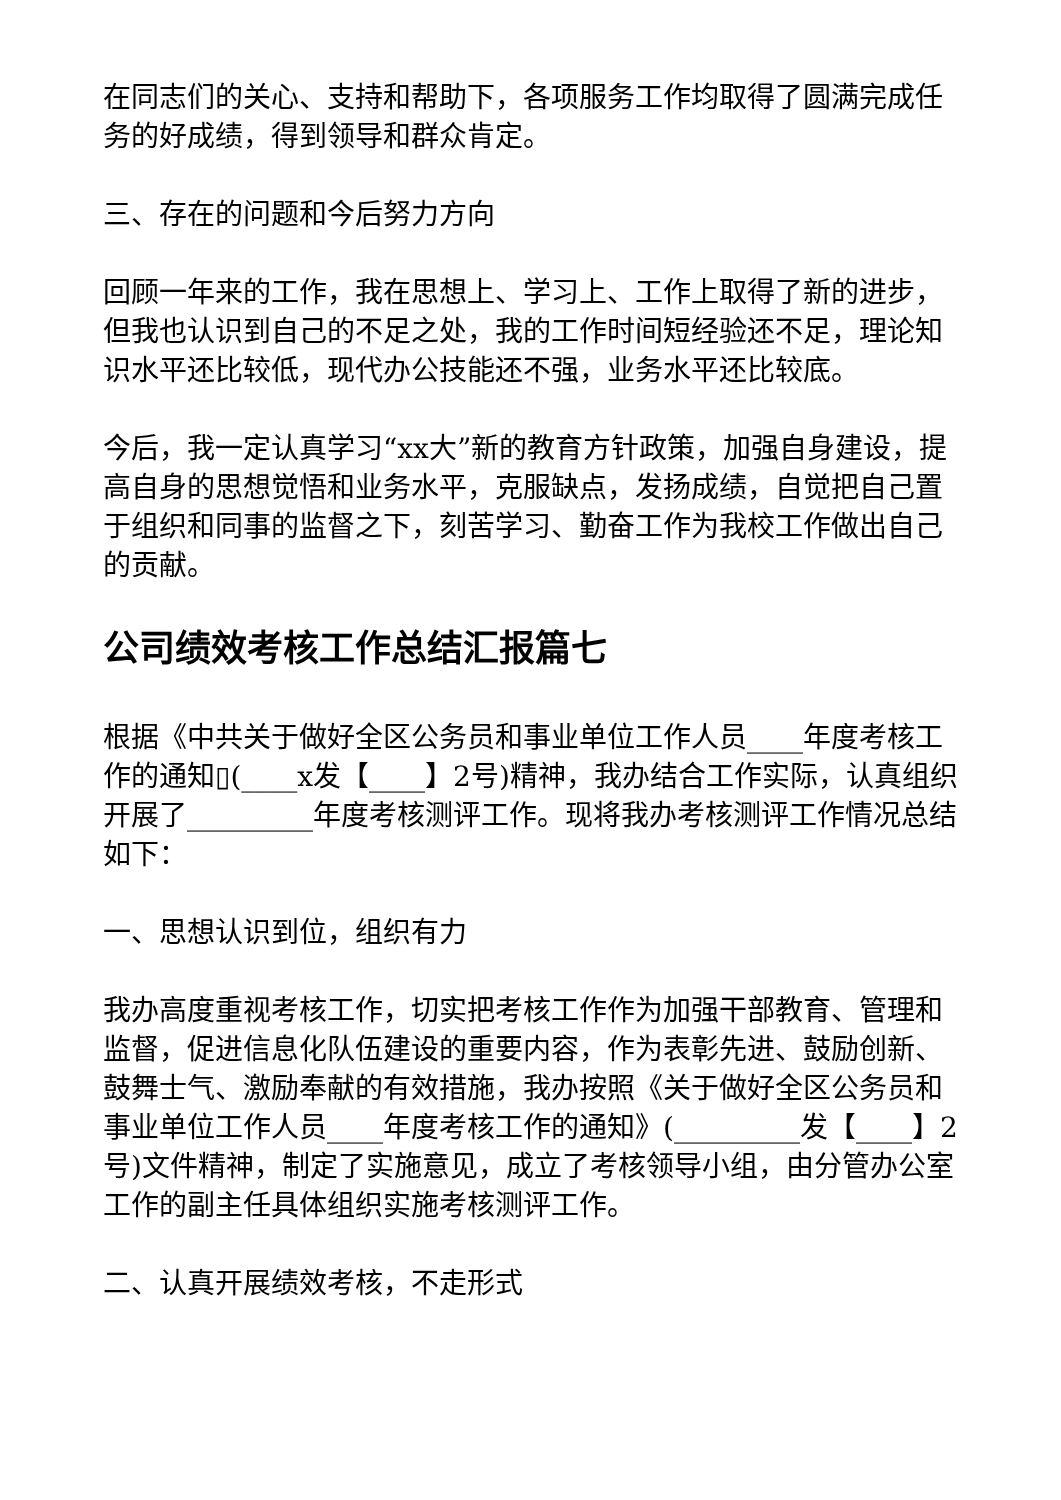在同志们的关心、支持和帮助下，各项服务工作均取得了圆满完成任务的好成绩，得到领导和群众肯定。
三、存在的问题和今后努力方向
回顾一年来的工作，我在思想上、学习上、工作上取得了新的进步，但我也认识到自己的不足之处，我的工作时间短经验还不足，理论知识水平还比较低，现代办公技能还不强，业务水平还比较底。
今后，我一定认真学习“xx大”新的教育方针政策，加强自身建设，提高自身的思想觉悟和业务水平，克服缺点，发扬成绩，自觉把自己置于组织和同事的监督之下，刻苦学习、勤奋工作为我校工作做出自己的贡献。
公司绩效考核工作总结汇报篇七
根据《中共关于做好全区公务员和事业单位工作人员____年度考核工作的通知▯(____x发【____】2号)精神，我办结合工作实际，认真组织开展了_________年度考核测评工作。现将我办考核测评工作情况总结如下：
一、思想认识到位，组织有力
我办高度重视考核工作，切实把考核工作作为加强干部教育、管理和监督，促进信息化队伍建设的重要内容，作为表彰先进、鼓励创新、鼓舞士气、激励奉献的有效措施，我办按照《关于做好全区公务员和事业单位工作人员____年度考核工作的通知》(_________发【____】2号)文件精神，制定了实施意见，成立了考核领导小组，由分管办公室工作的副主任具体组织实施考核测评工作。
二、认真开展绩效考核，不走形式